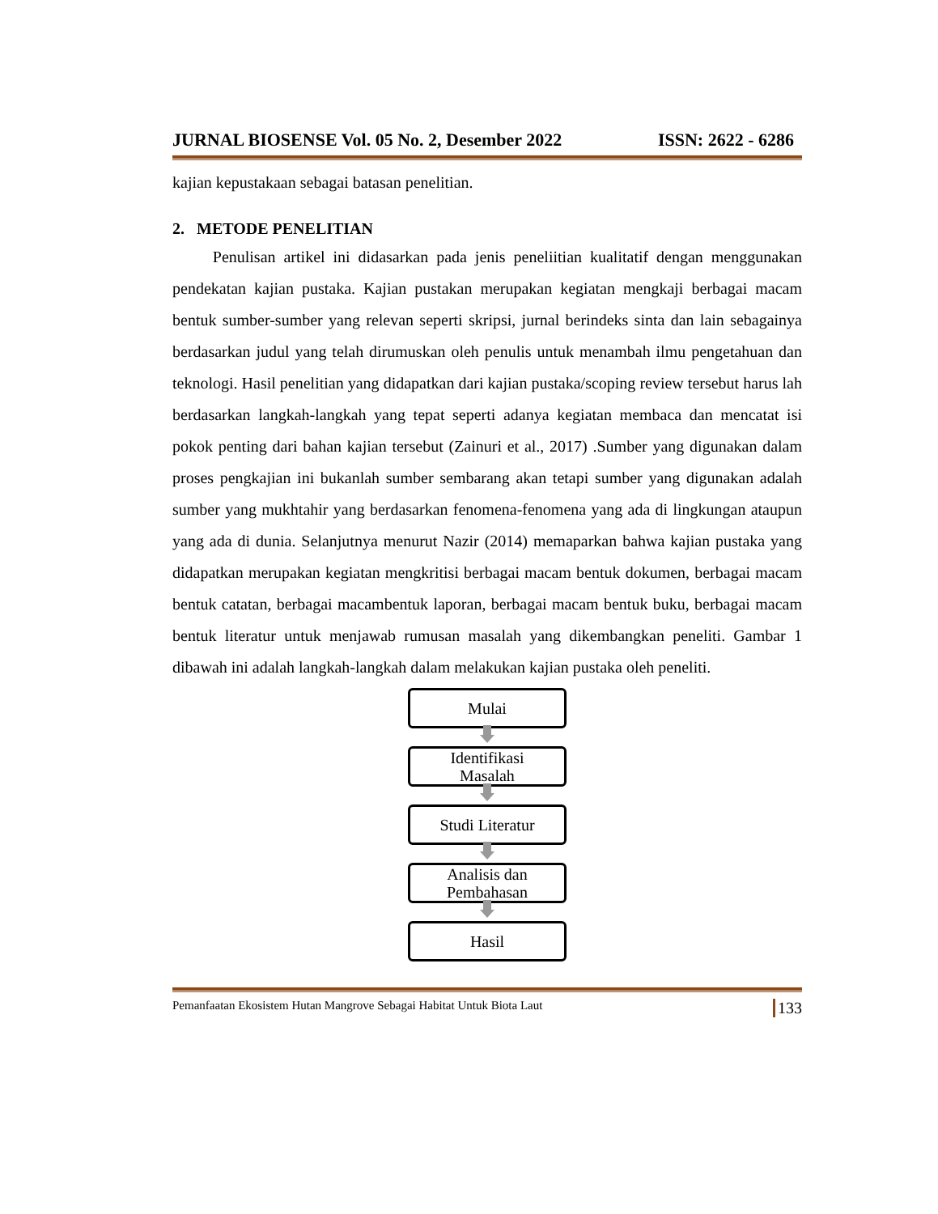JURNAL BIOSENSE Vol. 05 No. 2, Desember 2022 ISSN: 2622 - 6286
kajian kepustakaan sebagai batasan penelitian.
2. METODE PENELITIAN
Penulisan artikel ini didasarkan pada jenis peneliitian kualitatif dengan menggunakan pendekatan kajian pustaka. Kajian pustakan merupakan kegiatan mengkaji berbagai macam bentuk sumber-sumber yang relevan seperti skripsi, jurnal berindeks sinta dan lain sebagainya berdasarkan judul yang telah dirumuskan oleh penulis untuk menambah ilmu pengetahuan dan teknologi. Hasil penelitian yang didapatkan dari kajian pustaka/scoping review tersebut harus lah berdasarkan langkah-langkah yang tepat seperti adanya kegiatan membaca dan mencatat isi pokok penting dari bahan kajian tersebut (Zainuri et al., 2017) .Sumber yang digunakan dalam proses pengkajian ini bukanlah sumber sembarang akan tetapi sumber yang digunakan adalah sumber yang mukhtahir yang berdasarkan fenomena-fenomena yang ada di lingkungan ataupun yang ada di dunia. Selanjutnya menurut Nazir (2014) memaparkan bahwa kajian pustaka yang didapatkan merupakan kegiatan mengkritisi berbagai macam bentuk dokumen, berbagai macam bentuk catatan, berbagai macambentuk laporan, berbagai macam bentuk buku, berbagai macam bentuk literatur untuk menjawab rumusan masalah yang dikembangkan peneliti. Gambar 1 dibawah ini adalah langkah-langkah dalam melakukan kajian pustaka oleh peneliti.
Mulai
Identifikasi
Masalah
Studi Literatur
Analisis dan
Pembahasan
Hasil
Pemanfaatan Ekosistem Hutan Mangrove Sebagai Habitat Untuk Biota Laut 133